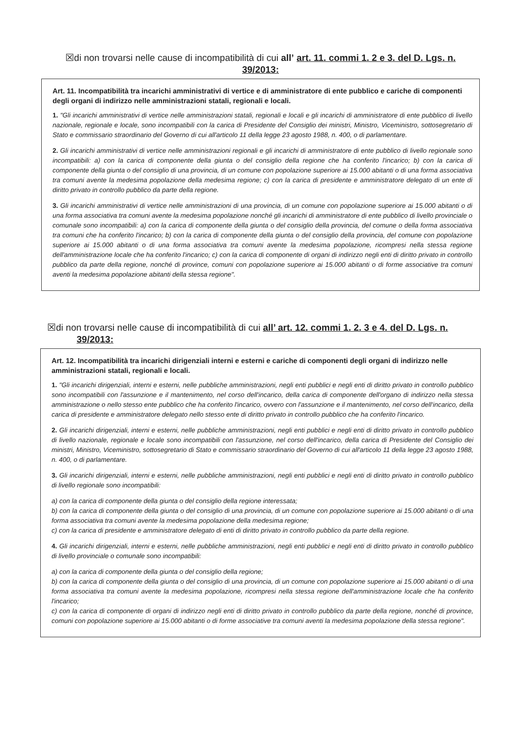☒di non trovarsi nelle cause di incompatibilità di cui all’ art. 11. commi 1. 2 e 3. del D. Lgs. n. 39/2013:
Art. 11. Incompatibilità tra incarichi amministrativi di vertice e di amministratore di ente pubblico e cariche di componenti degli organi di indirizzo nelle amministrazioni statali, regionali e locali.
1. "Gli incarichi amministrativi di vertice nelle amministrazioni statali, regionali e locali e gli incarichi di amministratore di ente pubblico di livello nazionale, regionale e locale, sono incompatibili con la carica di Presidente del Consiglio dei ministri, Ministro, Viceministro, sottosegretario di Stato e commissario straordinario del Governo di cui all'articolo 11 della legge 23 agosto 1988, n. 400, o di parlamentare.
2. Gli incarichi amministrativi di vertice nelle amministrazioni regionali e gli incarichi di amministratore di ente pubblico di livello regionale sono incompatibili: a) con la carica di componente della giunta o del consiglio della regione che ha conferito l'incarico; b) con la carica di componente della giunta o del consiglio di una provincia, di un comune con popolazione superiore ai 15.000 abitanti o di una forma associativa tra comuni avente la medesima popolazione della medesima regione; c) con la carica di presidente e amministratore delegato di un ente di diritto privato in controllo pubblico da parte della regione.
3. Gli incarichi amministrativi di vertice nelle amministrazioni di una provincia, di un comune con popolazione superiore ai 15.000 abitanti o di una forma associativa tra comuni avente la medesima popolazione nonché gli incarichi di amministratore di ente pubblico di livello provinciale o comunale sono incompatibili: a) con la carica di componente della giunta o del consiglio della provincia, del comune o della forma associativa tra comuni che ha conferito l'incarico; b) con la carica di componente della giunta o del consiglio della provincia, del comune con popolazione superiore ai 15.000 abitanti o di una forma associativa tra comuni avente la medesima popolazione, ricompresi nella stessa regione dell'amministrazione locale che ha conferito l'incarico; c) con la carica di componente di organi di indirizzo negli enti di diritto privato in controllo pubblico da parte della regione, nonché di province, comuni con popolazione superiore ai 15.000 abitanti o di forme associative tra comuni aventi la medesima popolazione abitanti della stessa regione".
☒di non trovarsi nelle cause di incompatibilità di cui all’ art. 12. commi 1. 2. 3 e 4. del D. Lgs. n.
39/2013:
Art. 12. Incompatibilità tra incarichi dirigenziali interni e esterni e cariche di componenti degli organi di indirizzo nelle amministrazioni statali, regionali e locali.
1. "Gli incarichi dirigenziali, interni e esterni, nelle pubbliche amministrazioni, negli enti pubblici e negli enti di diritto privato in controllo pubblico sono incompatibili con l'assunzione e il mantenimento, nel corso dell'incarico, della carica di componente dell'organo di indirizzo nella stessa amministrazione o nello stesso ente pubblico che ha conferito l'incarico, ovvero con l'assunzione e il mantenimento, nel corso dell'incarico, della carica di presidente e amministratore delegato nello stesso ente di diritto privato in controllo pubblico che ha conferito l'incarico.
2. Gli incarichi dirigenziali, interni e esterni, nelle pubbliche amministrazioni, negli enti pubblici e negli enti di diritto privato in controllo pubblico di livello nazionale, regionale e locale sono incompatibili con l'assunzione, nel corso dell'incarico, della carica di Presidente del Consiglio dei ministri, Ministro, Viceministro, sottosegretario di Stato e commissario straordinario del Governo di cui all'articolo 11 della legge 23 agosto 1988, n. 400, o di parlamentare.
3. Gli incarichi dirigenziali, interni e esterni, nelle pubbliche amministrazioni, negli enti pubblici e negli enti di diritto privato in controllo pubblico di livello regionale sono incompatibili:
a) con la carica di componente della giunta o del consiglio della regione interessata;
b) con la carica di componente della giunta o del consiglio di una provincia, di un comune con popolazione superiore ai 15.000 abitanti o di una forma associativa tra comuni avente la medesima popolazione della medesima regione;
c) con la carica di presidente e amministratore delegato di enti di diritto privato in controllo pubblico da parte della regione.
4. Gli incarichi dirigenziali, interni e esterni, nelle pubbliche amministrazioni, negli enti pubblici e negli enti di diritto privato in controllo pubblico di livello provinciale o comunale sono incompatibili:
a) con la carica di componente della giunta o del consiglio della regione;
b) con la carica di componente della giunta o del consiglio di una provincia, di un comune con popolazione superiore ai 15.000 abitanti o di una forma associativa tra comuni avente la medesima popolazione, ricompresi nella stessa regione dell'amministrazione locale che ha conferito l'incarico;
c) con la carica di componente di organi di indirizzo negli enti di diritto privato in controllo pubblico da parte della regione, nonché di province, comuni con popolazione superiore ai 15.000 abitanti o di forme associative tra comuni aventi la medesima popolazione della stessa regione".